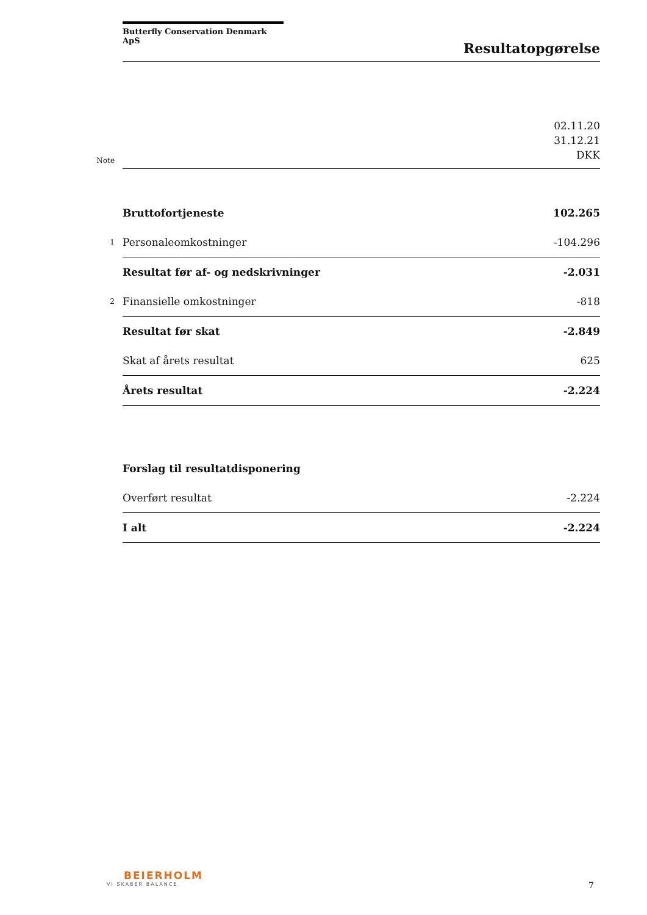Butterfly Conservation Denmark ApS
Resultatopgørelse
| Note | | 02.11.20 31.12.21 DKK |
| | Bruttofortjeneste | 102.265 |
| 1 | Personaleomkostninger | -104.296 |
| | Resultat før af- og nedskrivninger | -2.031 |
| 2 | Finansielle omkostninger | -818 |
| | Resultat før skat | -2.849 |
| | Skat af årets resultat | 625 |
| | Årets resultat | -2.224 |
| | Forslag til resultatdisponering | |
| | Overført resultat | -2.224 |
| | I alt | -2.224 |
BEIERHOLM
VI SKABER BALANCE
7